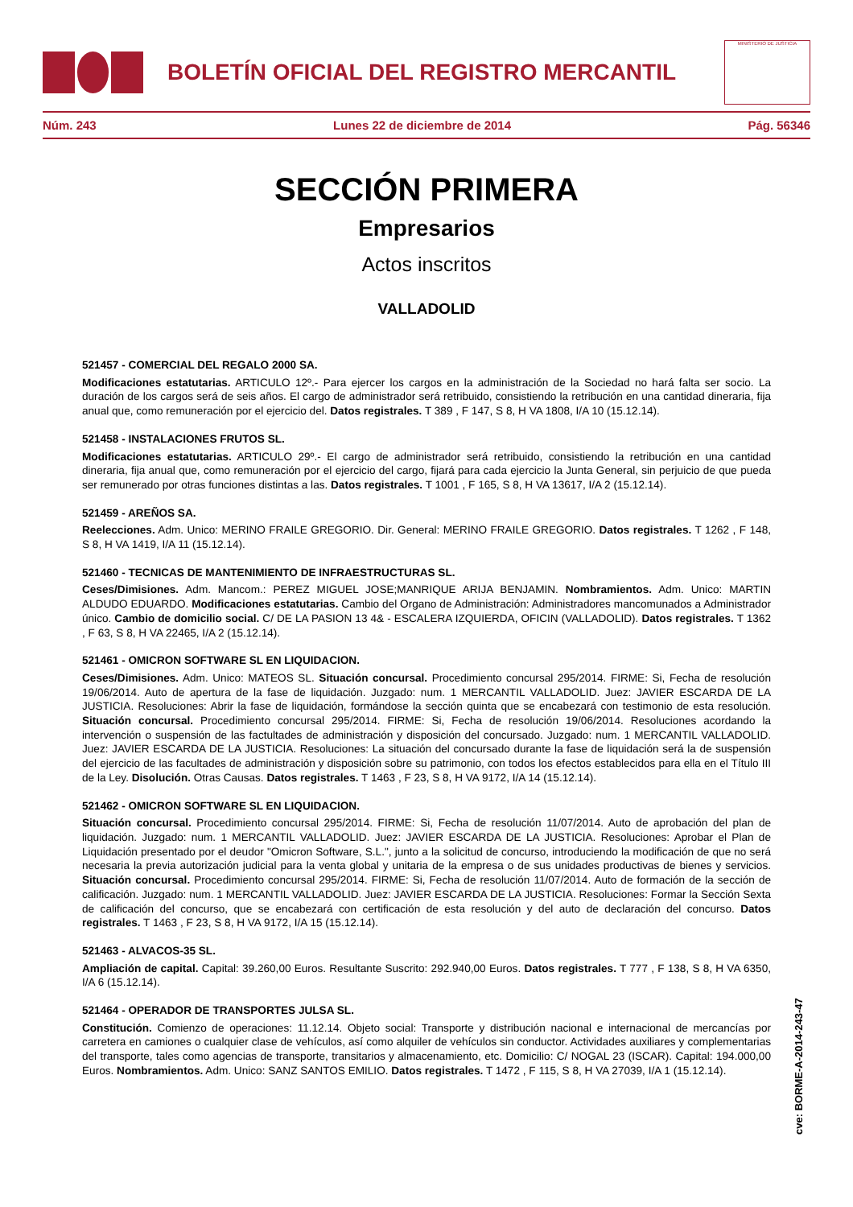BOLETÍN OFICIAL DEL REGISTRO MERCANTIL
MINISTERIO DE JUSTICIA
Núm. 243 Lunes 22 de diciembre de 2014 Pág. 56346
SECCIÓN PRIMERA
Empresarios
Actos inscritos
VALLADOLID
521457 - COMERCIAL DEL REGALO 2000 SA.
Modificaciones estatutarias. ARTICULO 12º.- Para ejercer los cargos en la administración de la Sociedad no hará falta ser socio. La duración de los cargos será de seis años. El cargo de administrador será retribuido, consistiendo la retribución en una cantidad dineraria, fija anual que, como remuneración por el ejercicio del. Datos registrales. T 389 , F 147, S 8, H VA 1808, I/A 10 (15.12.14).
521458 - INSTALACIONES FRUTOS SL.
Modificaciones estatutarias. ARTICULO 29º.- El cargo de administrador será retribuido, consistiendo la retribución en una cantidad dineraria, fija anual que, como remuneración por el ejercicio del cargo, fijará para cada ejercicio la Junta General, sin perjuicio de que pueda ser remunerado por otras funciones distintas a las. Datos registrales. T 1001 , F 165, S 8, H VA 13617, I/A 2 (15.12.14).
521459 - AREÑOS SA.
Reelecciones. Adm. Unico: MERINO FRAILE GREGORIO. Dir. General: MERINO FRAILE GREGORIO. Datos registrales. T 1262 , F 148, S 8, H VA 1419, I/A 11 (15.12.14).
521460 - TECNICAS DE MANTENIMIENTO DE INFRAESTRUCTURAS SL.
Ceses/Dimisiones. Adm. Mancom.: PEREZ MIGUEL JOSE;MANRIQUE ARIJA BENJAMIN. Nombramientos. Adm. Unico: MARTIN ALDUDO EDUARDO. Modificaciones estatutarias. Cambio del Organo de Administración: Administradores mancomunados a Administrador único. Cambio de domicilio social. C/ DE LA PASION 13 4& - ESCALERA IZQUIERDA, OFICIN (VALLADOLID). Datos registrales. T 1362 , F 63, S 8, H VA 22465, I/A 2 (15.12.14).
521461 - OMICRON SOFTWARE SL EN LIQUIDACION.
Ceses/Dimisiones. Adm. Unico: MATEOS SL. Situación concursal. Procedimiento concursal 295/2014. FIRME: Si, Fecha de resolución 19/06/2014. Auto de apertura de la fase de liquidación. Juzgado: num. 1 MERCANTIL VALLADOLID. Juez: JAVIER ESCARDA DE LA JUSTICIA. Resoluciones: Abrir la fase de liquidación, formándose la sección quinta que se encabezará con testimonio de esta resolución. Situación concursal. Procedimiento concursal 295/2014. FIRME: Si, Fecha de resolución 19/06/2014. Resoluciones acordando la intervención o suspensión de las factultades de administración y disposición del concursado. Juzgado: num. 1 MERCANTIL VALLADOLID. Juez: JAVIER ESCARDA DE LA JUSTICIA. Resoluciones: La situación del concursado durante la fase de liquidación será la de suspensión del ejercicio de las facultades de administración y disposición sobre su patrimonio, con todos los efectos establecidos para ella en el Título III de la Ley. Disolución. Otras Causas. Datos registrales. T 1463 , F 23, S 8, H VA 9172, I/A 14 (15.12.14).
521462 - OMICRON SOFTWARE SL EN LIQUIDACION.
Situación concursal. Procedimiento concursal 295/2014. FIRME: Si, Fecha de resolución 11/07/2014. Auto de aprobación del plan de liquidación. Juzgado: num. 1 MERCANTIL VALLADOLID. Juez: JAVIER ESCARDA DE LA JUSTICIA. Resoluciones: Aprobar el Plan de Liquidación presentado por el deudor "Omicron Software, S.L.", junto a la solicitud de concurso, introduciendo la modificación de que no será necesaria la previa autorización judicial para la venta global y unitaria de la empresa o de sus unidades productivas de bienes y servicios. Situación concursal. Procedimiento concursal 295/2014. FIRME: Si, Fecha de resolución 11/07/2014. Auto de formación de la sección de calificación. Juzgado: num. 1 MERCANTIL VALLADOLID. Juez: JAVIER ESCARDA DE LA JUSTICIA. Resoluciones: Formar la Sección Sexta de calificación del concurso, que se encabezará con certificación de esta resolución y del auto de declaración del concurso. Datos registrales. T 1463 , F 23, S 8, H VA 9172, I/A 15 (15.12.14).
521463 - ALVACOS-35 SL.
Ampliación de capital. Capital: 39.260,00 Euros. Resultante Suscrito: 292.940,00 Euros. Datos registrales. T 777 , F 138, S 8, H VA 6350, I/A 6 (15.12.14).
521464 - OPERADOR DE TRANSPORTES JULSA SL.
Constitución. Comienzo de operaciones: 11.12.14. Objeto social: Transporte y distribución nacional e internacional de mercancías por carretera en camiones o cualquier clase de vehículos, así como alquiler de vehículos sin conductor. Actividades auxiliares y complementarias del transporte, tales como agencias de transporte, transitarios y almacenamiento, etc. Domicilio: C/ NOGAL 23 (ISCAR). Capital: 194.000,00 Euros. Nombramientos. Adm. Unico: SANZ SANTOS EMILIO. Datos registrales. T 1472 , F 115, S 8, H VA 27039, I/A 1 (15.12.14).
cve: BORME-A-2014-243-47